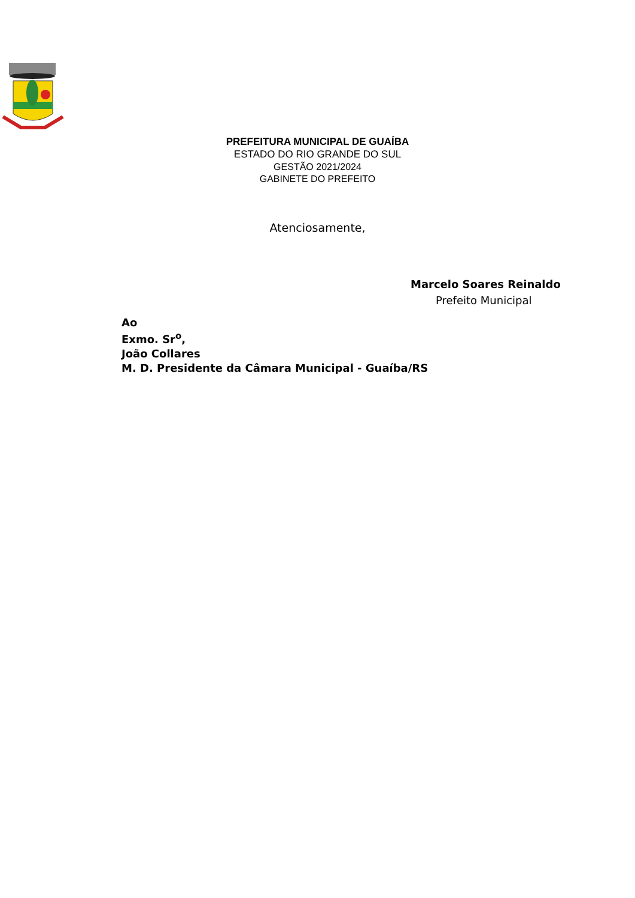PREFEITURA MUNICIPAL DE GUAÍBA
ESTADO DO RIO GRANDE DO SUL
GESTÃO 2021/2024
GABINETE DO PREFEITO
Atenciosamente,
Marcelo Soares Reinaldo
Prefeito Municipal
Ao
Exmo. Sr<sup>o</sup>,
João Collares
M. D. Presidente da Câmara Municipal - Guaíba/RS